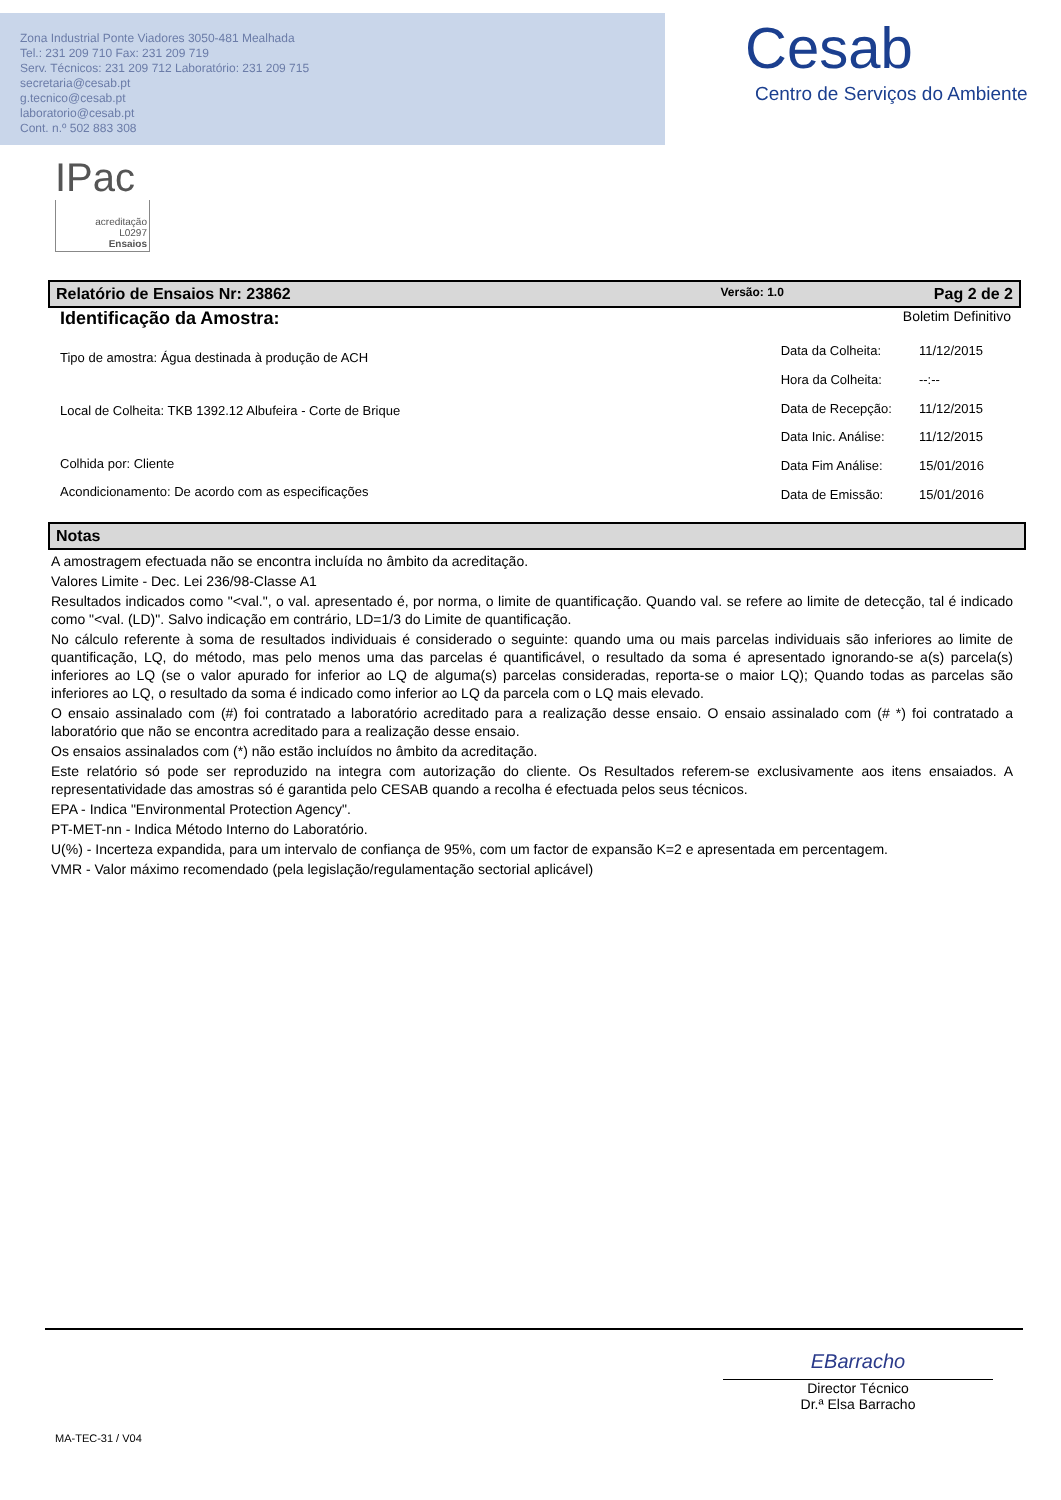Zona Industrial Ponte Viadores 3050-481 Mealhada
Tel.: 231 209 710 Fax: 231 209 719
Serv. Técnicos: 231 209 712 Laboratório: 231 209 715
secretaria@cesab.pt
g.tecnico@cesab.pt
laboratorio@cesab.pt
Cont. n.º 502 883 308
Cesab
Centro de Serviços do Ambiente
IPac
acreditação
L0297
Ensaios
Relatório de Ensaios Nr: 23862 Versão: 1.0 Pag 2 de 2
Identificação da Amostra: Boletim Definitivo
Tipo de amostra: Água destinada à produção de ACH
Local de Colheita: TKB 1392.12 Albufeira - Corte de Brique
Colhida por: Cliente
Acondicionamento: De acordo com as especificações
| Data da Colheita: | 11/12/2015 |
| Hora da Colheita: | --:-- |
| Data de Recepção: | 11/12/2015 |
| Data Inic. Análise: | 11/12/2015 |
| Data Fim Análise: | 15/01/2016 |
| Data de Emissão: | 15/01/2016 |
Notas
A amostragem efectuada não se encontra incluída no âmbito da acreditação.
Valores Limite - Dec. Lei 236/98-Classe A1
Resultados indicados como "<val.", o val. apresentado é, por norma, o limite de quantificação. Quando val. se refere ao limite de detecção, tal é indicado como "<val. (LD)". Salvo indicação em contrário, LD=1/3 do Limite de quantificação.
No cálculo referente à soma de resultados individuais é considerado o seguinte: quando uma ou mais parcelas individuais são inferiores ao limite de quantificação, LQ, do método, mas pelo menos uma das parcelas é quantificável, o resultado da soma é apresentado ignorando-se a(s) parcela(s) inferiores ao LQ (se o valor apurado for inferior ao LQ de alguma(s) parcelas consideradas, reporta-se o maior LQ); Quando todas as parcelas são inferiores ao LQ, o resultado da soma é indicado como inferior ao LQ da parcela com o LQ mais elevado.
O ensaio assinalado com (#) foi contratado a laboratório acreditado para a realização desse ensaio. O ensaio assinalado com (# *) foi contratado a laboratório que não se encontra acreditado para a realização desse ensaio.
Os ensaios assinalados com (*) não estão incluídos no âmbito da acreditação.
Este relatório só pode ser reproduzido na integra com autorização do cliente. Os Resultados referem-se exclusivamente aos itens ensaiados. A representatividade das amostras só é garantida pelo CESAB quando a recolha é efectuada pelos seus técnicos.
EPA - Indica "Environmental Protection Agency".
PT-MET-nn - Indica Método Interno do Laboratório.
U(%) - Incerteza expandida, para um intervalo de confiança de 95%, com um factor de expansão K=2 e apresentada em percentagem.
VMR - Valor máximo recomendado (pela legislação/regulamentação sectorial aplicável)
EBarracho
Director Técnico
Dr.ª Elsa Barracho
MA-TEC-31 / V04